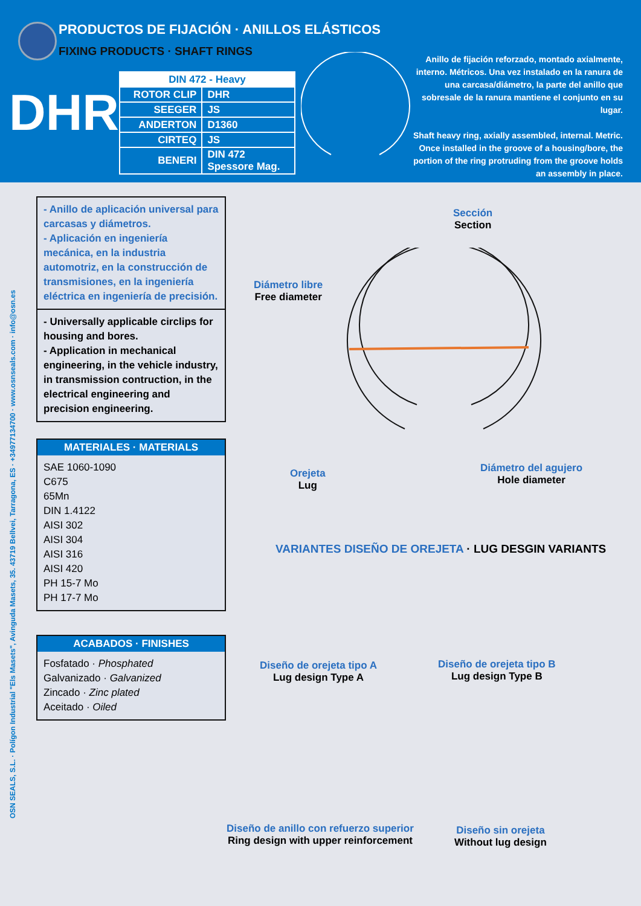PRODUCTOS DE FIJACIÓN · ANILLOS ELÁSTICOS
FIXING PRODUCTS · SHAFT RINGS
DHR
| DIN 472 - Heavy | |
| ROTOR CLIP | DHR |
| SEEGER | JS |
| ANDERTON | D1360 |
| CIRTEQ | JS |
| BENERI | DIN 472 Spessore Mag. |
Anillo de fijación reforzado, montado axialmente, interno. Métricos. Una vez instalado en la ranura de una carcasa/diámetro, la parte del anillo que sobresale de la ranura mantiene el conjunto en su lugar.
Shaft heavy ring, axially assembled, internal. Metric. Once installed in the groove of a housing/bore, the portion of the ring protruding from the groove holds an assembly in place.
OSN SEALS, S.L. · Polígon Industrial "Els Masets", Avinguda Masets, 35. 43719 Bellvei, Tarragona, ES · +34977134700 · www.osnseals.com · info@osn.es
- Anillo de aplicación universal para carcasas y diámetros.
- Aplicación en ingeniería mecánica, en la industria automotriz, en la construcción de transmisiones, en la ingeniería eléctrica en ingeniería de precisión.
- Universally applicable circlips for housing and bores.
- Application in mechanical engineering, in the vehicle industry, in transmission contruction, in the electrical engineering and precision engineering.
MATERIALES · MATERIALS
SAE 1060-1090
C675
65Mn
DIN 1.4122
AISI 302
AISI 304
AISI 316
AISI 420
PH 15-7 Mo
PH 17-7 Mo
ACABADOS · FINISHES
Fosfatado · Phosphated
Galvanizado · Galvanized
Zincado · Zinc plated
Aceitado · Oiled
Sección
Section
Diámetro libre
Free diameter
Orejeta
Lug
Diámetro del agujero
Hole diameter
VARIANTES DISEÑO DE OREJETA · LUG DESGIN VARIANTS
Diseño de orejeta tipo A
Lug design Type A
Diseño de orejeta tipo B
Lug design Type B
Diseño de anillo con refuerzo superior
Ring design with upper reinforcement
Diseño sin orejeta
Without lug design